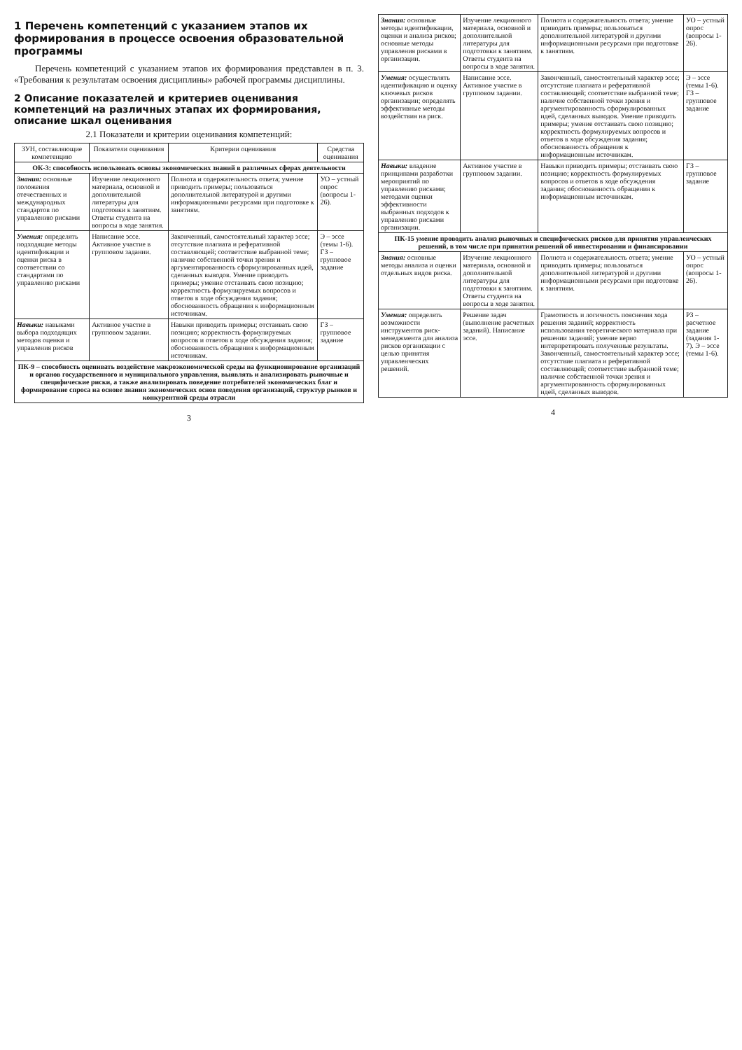1 Перечень компетенций с указанием этапов их формирования в процессе освоения образовательной программы
Перечень компетенций с указанием этапов их формирования представлен в п. 3. «Требования к результатам освоения дисциплины» рабочей программы дисциплины.
2 Описание показателей и критериев оценивания компетенций на различных этапах их формирования, описание шкал оценивания
2.1 Показатели и критерии оценивания компетенций:
| ЗУН, составляющие компетенцию | Показатели оценивания | Критерии оценивания | Средства оценивания |
| --- | --- | --- | --- |
| ОК-3: способность использовать основы экономических знаний в различных сферах деятельности | | | |
| Знания: основные положения отечественных и международных стандартов по управлению рисками | Изучение лекционного материала, основной и дополнительной литературы для подготовки к занятиям. Ответы студента на вопросы в ходе занятия. | Полнота и содержательность ответа; умение приводить примеры; пользоваться дополнительной литературой и другими информационными ресурсами при подготовке к занятиям. | УО – устный опрос (вопросы 1-26). |
| Умения: определять подходящие методы идентификации и оценки риска в соответствии со стандартами по управлению рисками | Написание эссе. Активное участие в групповом задании. | Законченный, самостоятельный характер эссе; отсутствие плагиата и реферативной составляющей; соответствие выбранной теме; наличие собственной точки зрения и аргументированность сформулированных идей, сделанных выводов. Умение приводить примеры; умение отстаивать свою позицию; корректность формулируемых вопросов и ответов в ходе обсуждения задания; обоснованность обращения к информационным источникам. | Э – эссе (темы 1-6). ГЗ – групповое задание |
| Навыки: навыками выбора подходящих методов оценки и управления рисков | Активное участие в групповом задании. | Навыки приводить примеры; отстаивать свою позицию; корректность формулируемых вопросов и ответов в ходе обсуждения задания; обоснованность обращения к информационным источникам. | ГЗ – групповое задание |
| ПК-9 – способность оценивать воздействие макроэкономической среды на функционирование организаций и органов государственного и муниципального управления, выявлять и анализировать рыночные и специфические риски, а также анализировать поведение потребителей экономических благ и формирование спроса на основе знания экономических основ поведения организаций, структур рынков и конкурентной среды отрасли | | | |
3
| Знания: основные методы идентификации, оценки и анализа рисков; основные методы управления рисками в организации. | Изучение лекционного материала, основной и дополнительной литературы для подготовки к занятиям. Ответы студента на вопросы в ходе занятия. | Полнота и содержательность ответа; умение приводить примеры; пользоваться дополнительной литературой и другими информационными ресурсами при подготовке к занятиям. | УО – устный опрос (вопросы 1-26). |
| Умения: осуществлять идентификацию и оценку ключевых рисков организации; определять эффективные методы воздействия на риск. | Написание эссе. Активное участие в групповом задании. | Законченный, самостоятельный характер эссе; отсутствие плагиата и реферативной составляющей; соответствие выбранной теме; наличие собственной точки зрения и аргументированность сформулированных идей, сделанных выводов. Умение приводить примеры; умение отстаивать свою позицию; корректность формулируемых вопросов и ответов в ходе обсуждения задания; обоснованность обращения к информационным источникам. | Э – эссе (темы 1-6). ГЗ – групповое задание |
| Навыки: владение принципами разработки мероприятий по управлению рисками; методами оценки эффективности выбранных подходов к управлению рисками организации. | Активное участие в групповом задании. | Навыки приводить примеры; отстаивать свою позицию; корректность формулируемых вопросов и ответов в ходе обсуждения задания; обоснованность обращения к информационным источникам. | ГЗ – групповое задание |
| ПК-15 умение проводить анализ рыночных и специфических рисков для принятия управленческих решений, в том числе при принятии решений об инвестировании и финансировании | | | |
| Знания: основные методы анализа и оценки отдельных видов риска. | Изучение лекционного материала, основной и дополнительной литературы для подготовки к занятиям. Ответы студента на вопросы в ходе занятия. | Полнота и содержательность ответа; умение приводить примеры; пользоваться дополнительной литературой и другими информационными ресурсами при подготовке к занятиям. | УО – устный опрос (вопросы 1-26). |
| Умения: определять возможности инструментов риск-менеджмента для анализа рисков организации с целью принятия управленческих решений. | Решение задач (выполнение расчетных заданий). Написание эссе. | Грамотность и логичность пояснения хода решения заданий; корректность использования теоретического материала при решении заданий; умение верно интерпретировать полученные результаты. Законченный, самостоятельный характер эссе; отсутствие плагиата и реферативной составляющей; соответствие выбранной теме; наличие собственной точки зрения и аргументированность сформулированных идей, сделанных выводов. | РЗ – расчетное задание (задания 1-7). Э – эссе (темы 1-6). |
4